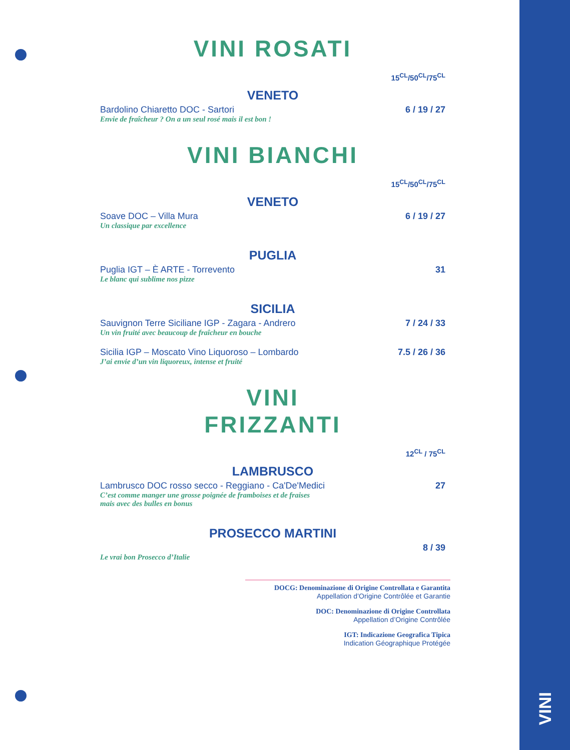VINI ROSATI
15<sup>CL</sup>/50<sup>CL</sup>/75<sup>CL</sup>
VENETO
Bardolino Chiaretto DOC - Sartori 6 / 19 / 27
Envie de fraîcheur ? On a un seul rosé mais il est bon !
VINI BIANCHI
15<sup>CL</sup>/50<sup>CL</sup>/75<sup>CL</sup>
VENETO
Soave DOC – Villa Mura 6 / 19 / 27
Un classique par excellence
PUGLIA
Puglia IGT – È ARTE - Torrevento 31
Le blanc qui sublime nos pizze
SICILIA
Sauvignon Terre Siciliane IGP - Zagara - Andrero 7 / 24 / 33
Un vin fruité avec beaucoup de fraîcheur en bouche
Sicilia IGP – Moscato Vino Liquoroso – Lombardo 7.5 / 26 / 36
J’ai envie d’un vin liquoreux, intense et fruité
VINI
FRIZZANTI
12<sup>CL</sup> / 75<sup>CL</sup>
LAMBRUSCO
Lambrusco DOC rosso secco - Reggiano - Ca'De'Medici 27
C’est comme manger une grosse poignée de framboises et de fraises
mais avec des bulles en bonus
PROSECCO MARTINI
8 / 39
Le vrai bon Prosecco d’Italie
DOCG: Denominazione di Origine Controllata e Garantita
Appellation d’Origine Contrôlée et Garantie
DOC: Denominazione di Origine Controllata
Appellation d’Origine Contrôlée
IGT: Indicazione Geografica Tipica
Indication Géographique Protégée
VINI